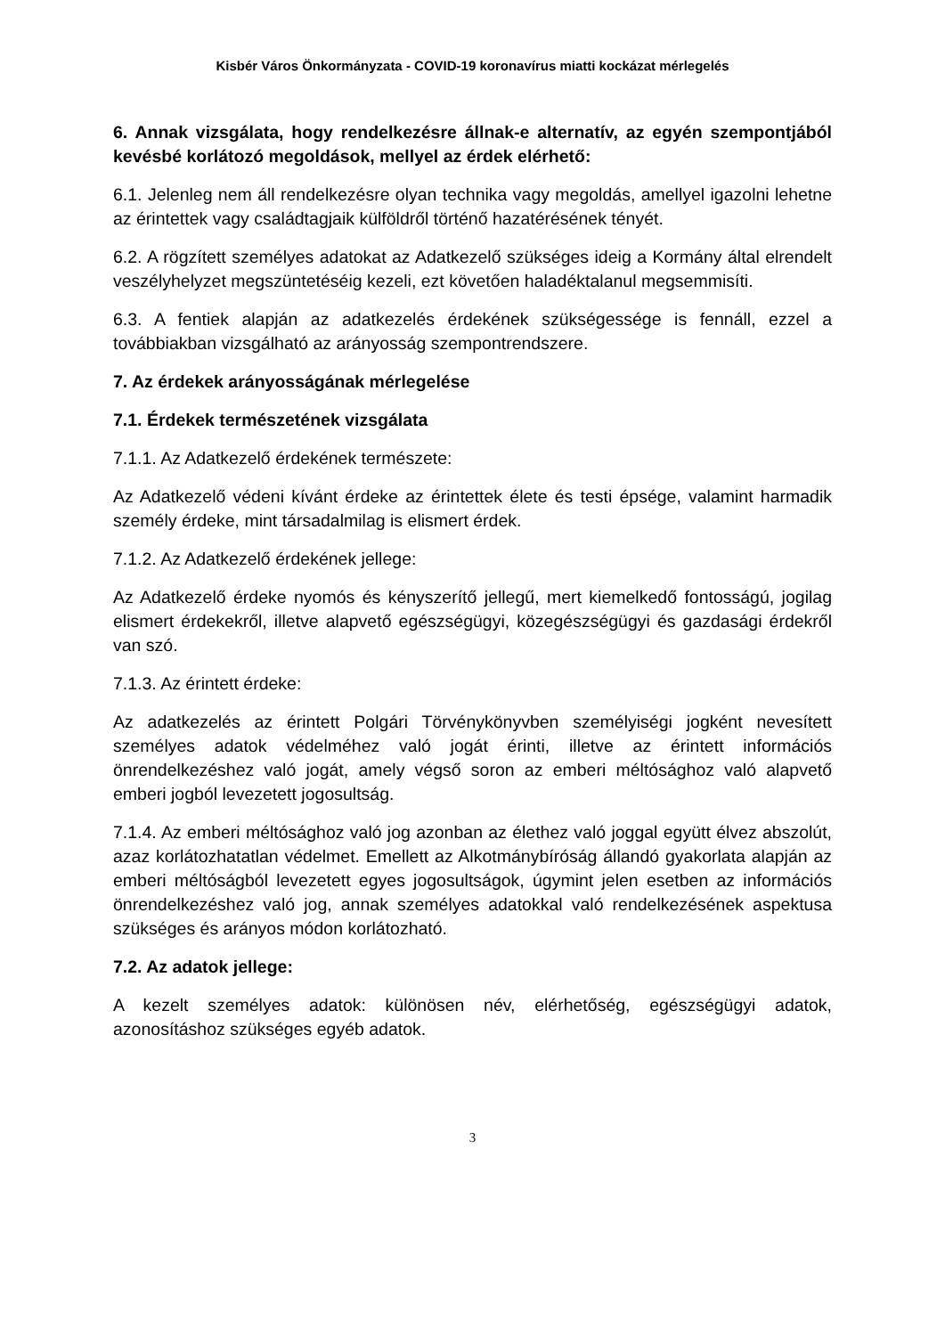Kisbér Város Önkormányzata - COVID-19 koronavírus miatti kockázat mérlegelés
6. Annak vizsgálata, hogy rendelkezésre állnak-e alternatív, az egyén szempontjából kevésbé korlátozó megoldások, mellyel az érdek elérhető:
6.1. Jelenleg nem áll rendelkezésre olyan technika vagy megoldás, amellyel igazolni lehetne az érintettek vagy családtagjaik külföldről történő hazatérésének tényét.
6.2. A rögzített személyes adatokat az Adatkezelő szükséges ideig a Kormány által elrendelt veszélyhelyzet megszüntetéséig kezeli, ezt követően haladéktalanul megsemmisíti.
6.3. A fentiek alapján az adatkezelés érdekének szükségessége is fennáll, ezzel a továbbiakban vizsgálható az arányosság szempontrendszere.
7. Az érdekek arányosságának mérlegelése
7.1. Érdekek természetének vizsgálata
7.1.1. Az Adatkezelő érdekének természete:
Az Adatkezelő védeni kívánt érdeke az érintettek élete és testi épsége, valamint harmadik személy érdeke, mint társadalmilag is elismert érdek.
7.1.2. Az Adatkezelő érdekének jellege:
Az Adatkezelő érdeke nyomós és kényszerítő jellegű, mert kiemelkedő fontosságú, jogilag elismert érdekekről, illetve alapvető egészségügyi, közegészségügyi és gazdasági érdekről van szó.
7.1.3. Az érintett érdeke:
Az adatkezelés az érintett Polgári Törvénykönyvben személyiségi jogként nevesített személyes adatok védelméhez való jogát érinti, illetve az érintett információs önrendelkezéshez való jogát, amely végső soron az emberi méltósághoz való alapvető emberi jogból levezetett jogosultság.
7.1.4. Az emberi méltósághoz való jog azonban az élethez való joggal együtt élvez abszolút, azaz korlátozhatatlan védelmet. Emellett az Alkotmánybíróság állandó gyakorlata alapján az emberi méltóságból levezetett egyes jogosultságok, úgymint jelen esetben az információs önrendelkezéshez való jog, annak személyes adatokkal való rendelkezésének aspektusa szükséges és arányos módon korlátozható.
7.2. Az adatok jellege:
A kezelt személyes adatok: különösen név, elérhetőség, egészségügyi adatok, azonosításhoz szükséges egyéb adatok.
3